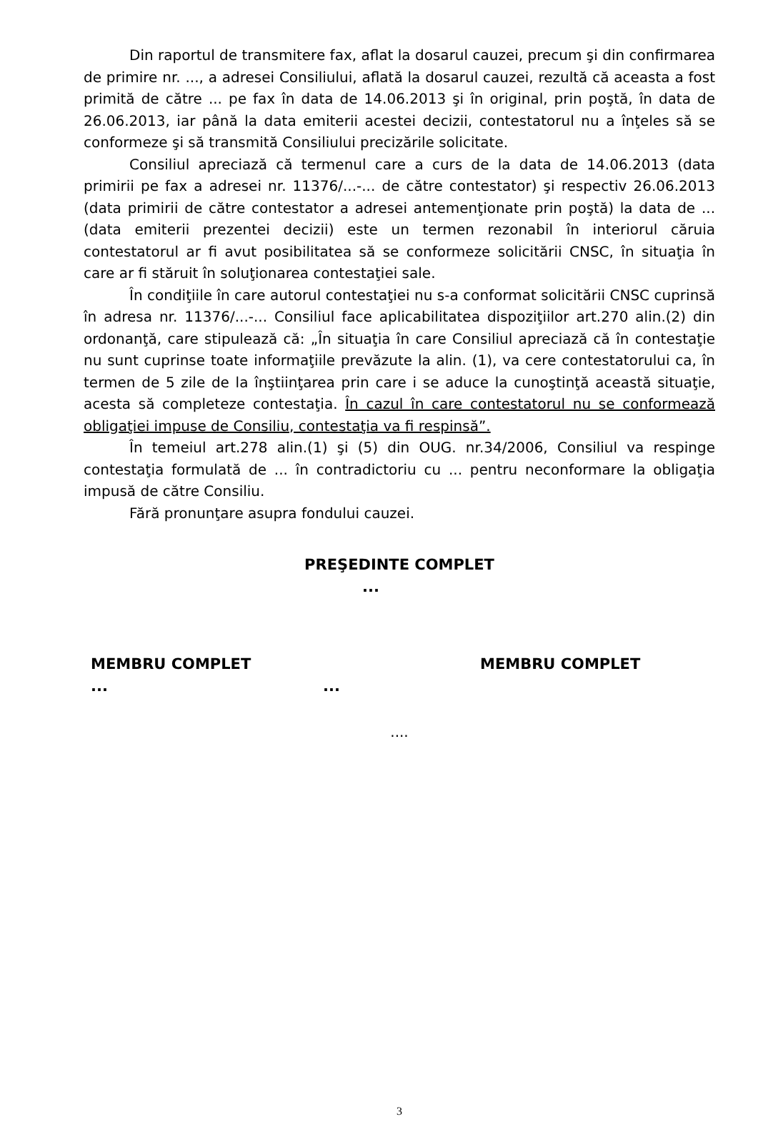Din raportul de transmitere fax, aflat la dosarul cauzei, precum şi din confirmarea de primire nr. ..., a adresei Consiliului, aflată la dosarul cauzei, rezultă că aceasta a fost primită de către ... pe fax în data de 14.06.2013 şi în original, prin poştă, în data de 26.06.2013, iar până la data emiterii acestei decizii, contestatorul nu a înţeles să se conformeze şi să transmită Consiliului precizările solicitate.
Consiliul apreciază că termenul care a curs de la data de 14.06.2013 (data primirii pe fax a adresei nr. 11376/...-... de către contestator) şi respectiv 26.06.2013 (data primirii de către contestator a adresei antemenţionate prin poştă) la data de ... (data emiterii prezentei decizii) este un termen rezonabil în interiorul căruia contestatorul ar fi avut posibilitatea să se conformeze solicitării CNSC, în situaţia în care ar fi stăruit în soluţionarea contestaţiei sale.
În condiţiile în care autorul contestaţiei nu s-a conformat solicitării CNSC cuprinsă în adresa nr. 11376/...-... Consiliul face aplicabilitatea dispoziţiilor art.270 alin.(2) din ordonanţă, care stipulează că: „În situaţia în care Consiliul apreciază că în contestaţie nu sunt cuprinse toate informaţiile prevăzute la alin. (1), va cere contestatorului ca, în termen de 5 zile de la înştiinţarea prin care i se aduce la cunoştinţă această situaţie, acesta să completeze contestaţia. În cazul în care contestatorul nu se conformează obligaţiei impuse de Consiliu, contestaţia va fi respinsă”.
În temeiul art.278 alin.(1) şi (5) din OUG. nr.34/2006, Consiliul va respinge contestaţia formulată de ... în contradictoriu cu ... pentru neconformare la obligaţia impusă de către Consiliu.
Fără pronunţare asupra fondului cauzei.
PREŞEDINTE COMPLET
...
MEMBRU COMPLET MEMBRU COMPLET
......
....
3